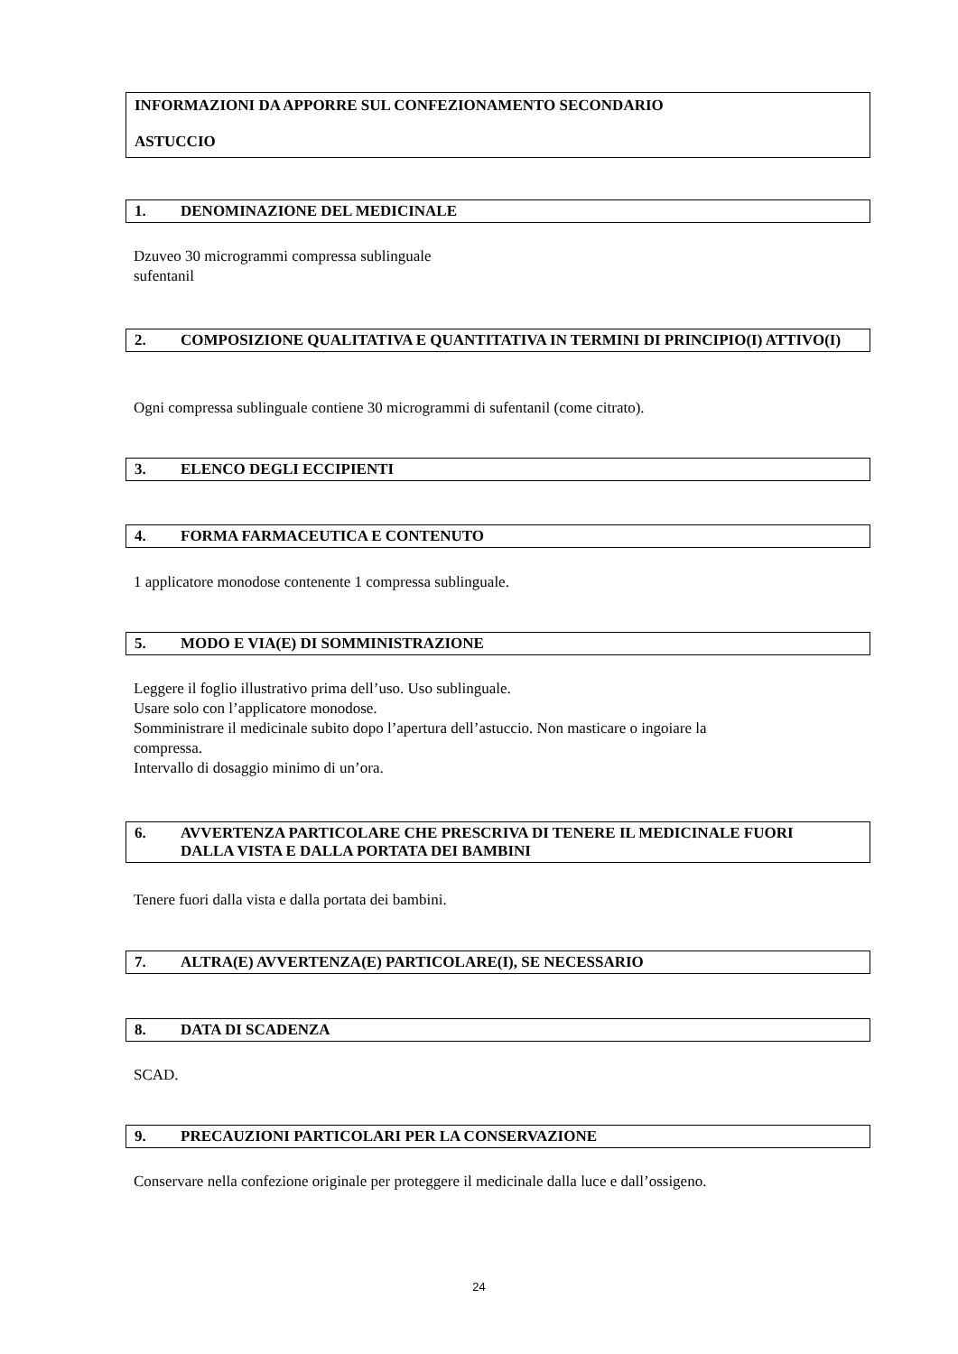INFORMAZIONI DA APPORRE SUL CONFEZIONAMENTO SECONDARIO
ASTUCCIO
1. DENOMINAZIONE DEL MEDICINALE
Dzuveo 30 microgrammi compressa sublinguale
sufentanil
2. COMPOSIZIONE QUALITATIVA E QUANTITATIVA IN TERMINI DI PRINCIPIO(I) ATTIVO(I)
Ogni compressa sublinguale contiene 30 microgrammi di sufentanil (come citrato).
3. ELENCO DEGLI ECCIPIENTI
4. FORMA FARMACEUTICA E CONTENUTO
1 applicatore monodose contenente 1 compressa sublinguale.
5. MODO E VIA(E) DI SOMMINISTRAZIONE
Leggere il foglio illustrativo prima dell’uso. Uso sublinguale.
Usare solo con l’applicatore monodose.
Somministrare il medicinale subito dopo l’apertura dell’astuccio. Non masticare o ingoiare la
compressa.
Intervallo di dosaggio minimo di un’ora.
6. AVVERTENZA PARTICOLARE CHE PRESCRIVA DI TENERE IL MEDICINALE FUORI DALLA VISTA E DALLA PORTATA DEI BAMBINI
Tenere fuori dalla vista e dalla portata dei bambini.
7. ALTRA(E) AVVERTENZA(E) PARTICOLARE(I), SE NECESSARIO
8. DATA DI SCADENZA
SCAD.
9. PRECAUZIONI PARTICOLARI PER LA CONSERVAZIONE
Conservare nella confezione originale per proteggere il medicinale dalla luce e dall’ossigeno.
24